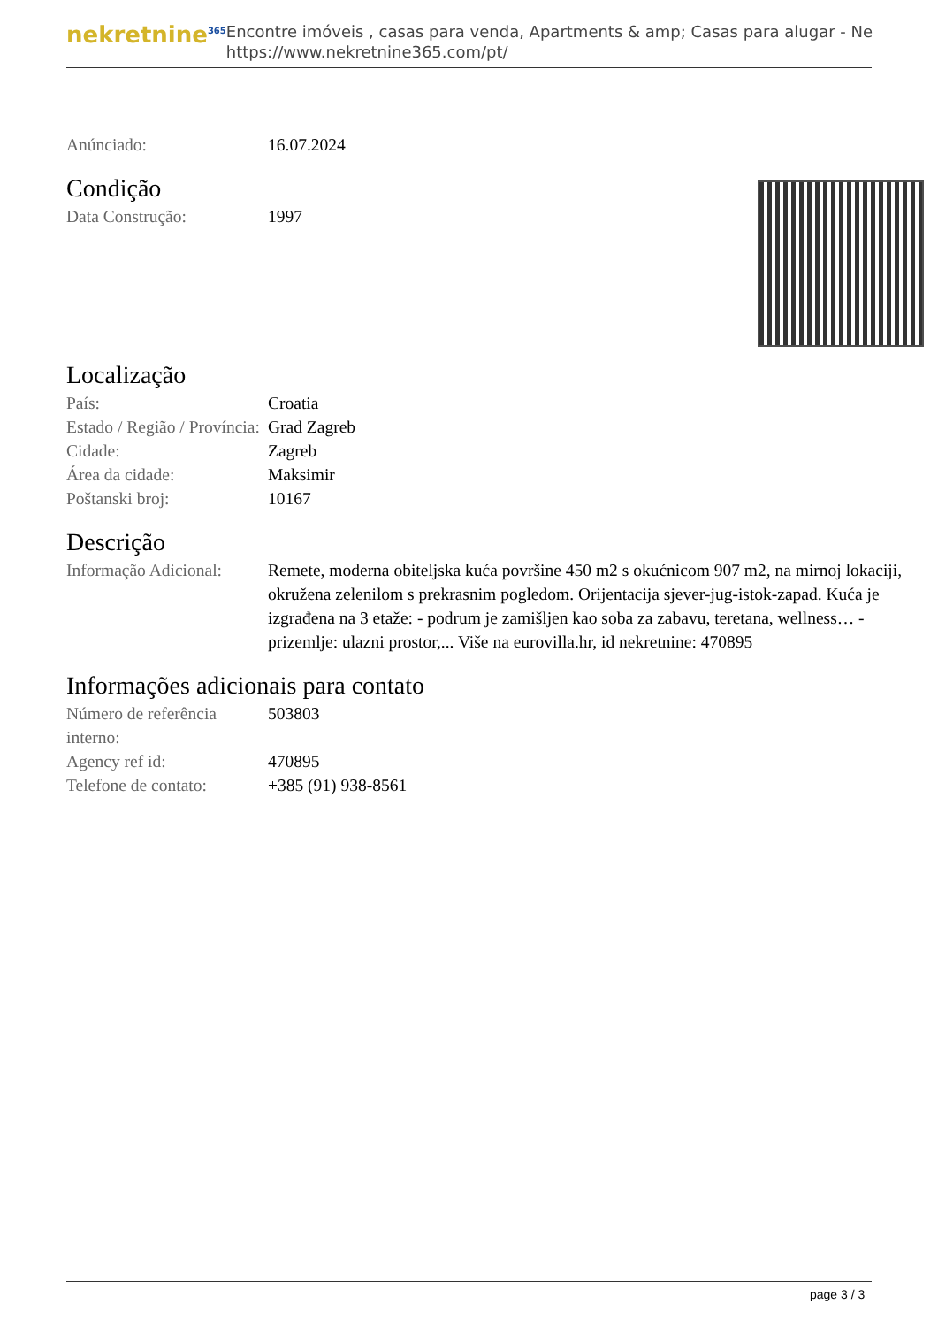nekretnine<sup>365</sup>
Encontre imóveis , casas para venda, Apartments & amp; Casas para alugar - Ne
https://www.nekretnine365.com/pt/
| Anúnciado: | 16.07.2024 |
Condição
| Data Construção: | 1997 |
Localização
| País: | Croatia |
| Estado / Região / Província: | Grad Zagreb |
| Cidade: | Zagreb |
| Área da cidade: | Maksimir |
| Poštanski broj: | 10167 |
Descrição
| Informação Adicional: | Remete, moderna obiteljska kuća površine 450 m2 s okućnicom 907 m2, na mirnoj lokaciji, okružena zelenilom s prekrasnim pogledom. Orijentacija sjever-jug-istok-zapad. Kuća je izgrađena na 3 etaže: - podrum je zamišljen kao soba za zabavu, teretana, wellness… - prizemlje: ulazni prostor,... Više na eurovilla.hr, id nekretnine: 470895 |
Informações adicionais para contato
| Número de referência interno: | 503803 |
| Agency ref id: | 470895 |
| Telefone de contato: | +385 (91) 938-8561 |
page 3 / 3